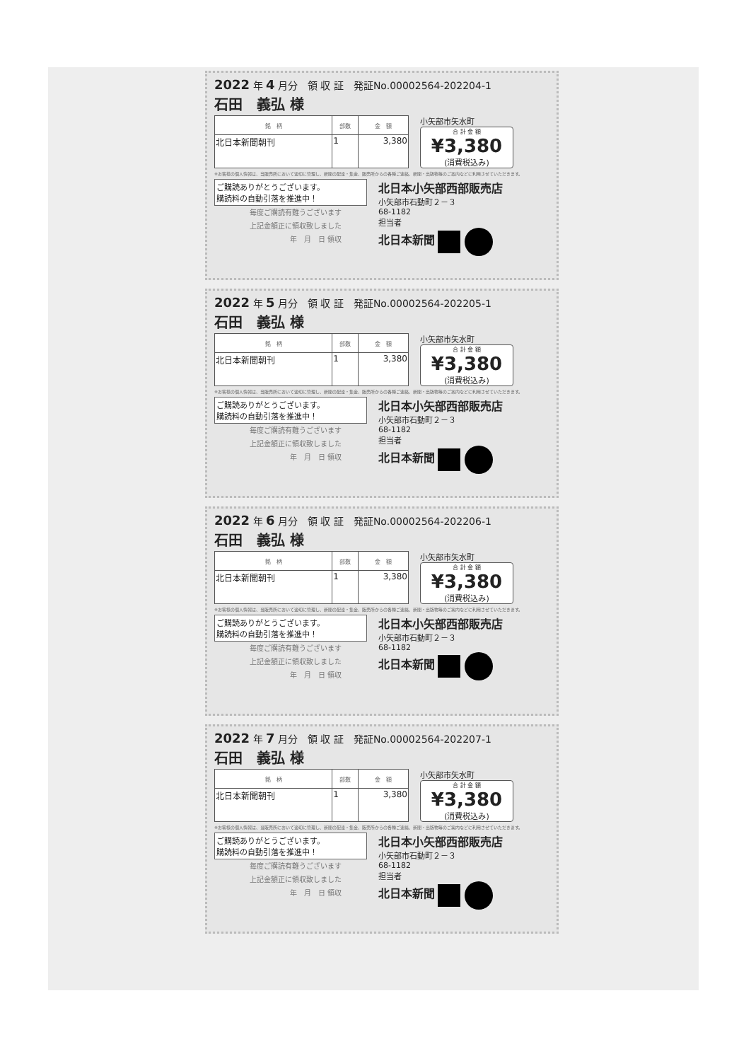2022 年 4 月分　領 収 証　発証No.00002564-202204-1
石田　義弘 様
| 銘 柄 | 部数 | 金 額 |
| --- | --- | --- |
| 北日本新聞朝刊 | 1 | 3,380 |
小矢部市矢水町
合 計 金 額
¥3,380
(消費税込み)
※お客様の個人情報は、当販売所において適切に管理し、新聞の配達・集金、販売所からの各種ご連絡、新聞・出版物等のご案内などに利用させていただきます。
ご購読ありがとうございます。
購読料の自動引落を推進中！
毎度ご購読有難うございます
上記金額正に領収致しました
年　月　日 領収
北日本小矢部西部販売店
小矢部市石動町２－３
68-1182
担当者
北日本新聞
2022 年 5 月分　領 収 証　発証No.00002564-202205-1
石田　義弘 様
| 銘 柄 | 部数 | 金 額 |
| --- | --- | --- |
| 北日本新聞朝刊 | 1 | 3,380 |
小矢部市矢水町
合 計 金 額
¥3,380
(消費税込み)
※お客様の個人情報は、当販売所において適切に管理し、新聞の配達・集金、販売所からの各種ご連絡、新聞・出版物等のご案内などに利用させていただきます。
ご購読ありがとうございます。
購読料の自動引落を推進中！
毎度ご購読有難うございます
上記金額正に領収致しました
年　月　日 領収
北日本小矢部西部販売店
小矢部市石動町２－３
68-1182
担当者
北日本新聞
2022 年 6 月分　領 収 証　発証No.00002564-202206-1
石田　義弘 様
| 銘 柄 | 部数 | 金 額 |
| --- | --- | --- |
| 北日本新聞朝刊 | 1 | 3,380 |
小矢部市矢水町
合 計 金 額
¥3,380
(消費税込み)
※お客様の個人情報は、当販売所において適切に管理し、新聞の配達・集金、販売所からの各種ご連絡、新聞・出版物等のご案内などに利用させていただきます。
ご購読ありがとうございます。
購読料の自動引落を推進中！
毎度ご購読有難うございます
上記金額正に領収致しました
年　月　日 領収
北日本小矢部西部販売店
小矢部市石動町２－３
68-1182
北日本新聞
2022 年 7 月分　領 収 証　発証No.00002564-202207-1
石田　義弘 様
| 銘 柄 | 部数 | 金 額 |
| --- | --- | --- |
| 北日本新聞朝刊 | 1 | 3,380 |
小矢部市矢水町
合 計 金 額
¥3,380
(消費税込み)
※お客様の個人情報は、当販売所において適切に管理し、新聞の配達・集金、販売所からの各種ご連絡、新聞・出版物等のご案内などに利用させていただきます。
ご購読ありがとうございます。
購読料の自動引落を推進中！
毎度ご購読有難うございます
上記金額正に領収致しました
年　月　日 領収
北日本小矢部西部販売店
小矢部市石動町２－３
68-1182
担当者
北日本新聞